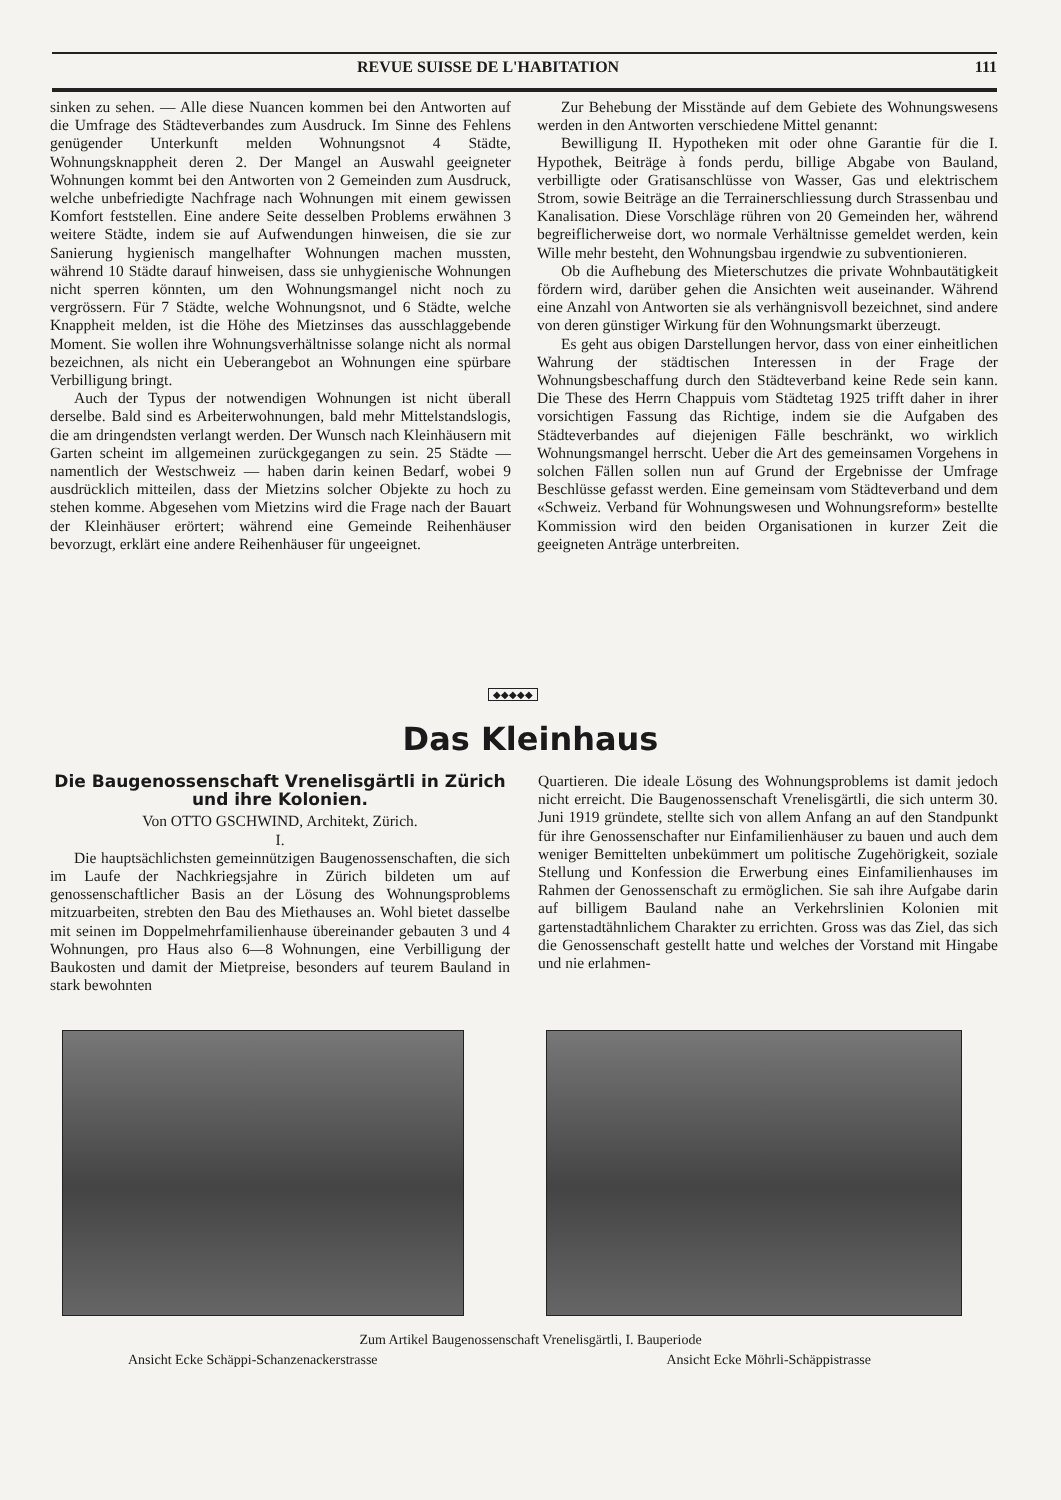REVUE SUISSE DE L'HABITATION 111
sinken zu sehen. — Alle diese Nuancen kommen bei den Antworten auf die Umfrage des Städteverbandes zum Ausdruck. Im Sinne des Fehlens genügender Unterkunft melden Wohnungsnot 4 Städte, Wohnungsknappheit deren 2. Der Mangel an Auswahl geeigneter Wohnungen kommt bei den Antworten von 2 Gemeinden zum Ausdruck, welche unbefriedigte Nachfrage nach Wohnungen mit einem gewissen Komfort feststellen. Eine andere Seite desselben Problems erwähnen 3 weitere Städte, indem sie auf Aufwendungen hinweisen, die sie zur Sanierung hygienisch mangelhafter Wohnungen machen mussten, während 10 Städte darauf hinweisen, dass sie unhygienische Wohnungen nicht sperren könnten, um den Wohnungsmangel nicht noch zu vergrössern. Für 7 Städte, welche Wohnungsnot, und 6 Städte, welche Knappheit melden, ist die Höhe des Mietzinses das ausschlaggebende Moment. Sie wollen ihre Wohnungsverhältnisse solange nicht als normal bezeichnen, als nicht ein Ueberangebot an Wohnungen eine spürbare Verbilligung bringt.
Auch der Typus der notwendigen Wohnungen ist nicht überall derselbe. Bald sind es Arbeiterwohnungen, bald mehr Mittelstandslogis, die am dringendsten verlangt werden. Der Wunsch nach Kleinhäusern mit Garten scheint im allgemeinen zurückgegangen zu sein. 25 Städte — namentlich der Westschweiz — haben darin keinen Bedarf, wobei 9 ausdrücklich mitteilen, dass der Mietzins solcher Objekte zu hoch zu stehen komme. Abgesehen vom Mietzins wird die Frage nach der Bauart der Kleinhäuser erörtert; während eine Gemeinde Reihenhäuser bevorzugt, erklärt eine andere Reihenhäuser für ungeeignet.
Zur Behebung der Misstände auf dem Gebiete des Wohnungswesens werden in den Antworten verschiedene Mittel genannt:
Bewilligung II. Hypotheken mit oder ohne Garantie für die I. Hypothek, Beiträge à fonds perdu, billige Abgabe von Bauland, verbilligte oder Gratisanschlüsse von Wasser, Gas und elektrischem Strom, sowie Beiträge an die Terrainerschliessung durch Strassenbau und Kanalisation. Diese Vorschläge rühren von 20 Gemeinden her, während begreiflicherweise dort, wo normale Verhältnisse gemeldet werden, kein Wille mehr besteht, den Wohnungsbau irgendwie zu subventionieren.
Ob die Aufhebung des Mieterschutzes die private Wohnbautätigkeit fördern wird, darüber gehen die Ansichten weit auseinander. Während eine Anzahl von Antworten sie als verhängnisvoll bezeichnet, sind andere von deren günstiger Wirkung für den Wohnungsmarkt überzeugt.
Es geht aus obigen Darstellungen hervor, dass von einer einheitlichen Wahrung der städtischen Interessen in der Frage der Wohnungsbeschaffung durch den Städteverband keine Rede sein kann. Die These des Herrn Chappuis vom Städtetag 1925 trifft daher in ihrer vorsichtigen Fassung das Richtige, indem sie die Aufgaben des Städteverbandes auf diejenigen Fälle beschränkt, wo wirklich Wohnungsmangel herrscht. Ueber die Art des gemeinsamen Vorgehens in solchen Fällen sollen nun auf Grund der Ergebnisse der Umfrage Beschlüsse gefasst werden. Eine gemeinsam vom Städteverband und dem «Schweiz. Verband für Wohnungswesen und Wohnungsreform» bestellte Kommission wird den beiden Organisationen in kurzer Zeit die geeigneten Anträge unterbreiten.
◆◆◆◆◆
Das Kleinhaus
Die Baugenossenschaft Vrenelisgärtli in Zürich und ihre Kolonien.
Von OTTO GSCHWIND, Architekt, Zürich.
I.
Die hauptsächlichsten gemeinnützigen Baugenossenschaften, die sich im Laufe der Nachkriegsjahre in Zürich bildeten um auf genossenschaftlicher Basis an der Lösung des Wohnungsproblems mitzuarbeiten, strebten den Bau des Miethauses an. Wohl bietet dasselbe mit seinen im Doppelmehrfamilienhause übereinander gebauten 3 und 4 Wohnungen, pro Haus also 6—8 Wohnungen, eine Verbilligung der Baukosten und damit der Mietpreise, besonders auf teurem Bauland in stark bewohnten
Quartieren. Die ideale Lösung des Wohnungsproblems ist damit jedoch nicht erreicht. Die Baugenossenschaft Vrenelisgärtli, die sich unterm 30. Juni 1919 gründete, stellte sich von allem Anfang an auf den Standpunkt für ihre Genossenschafter nur Einfamilienhäuser zu bauen und auch dem weniger Bemittelten unbekümmert um politische Zugehörigkeit, soziale Stellung und Konfession die Erwerbung eines Einfamilienhauses im Rahmen der Genossenschaft zu ermöglichen. Sie sah ihre Aufgabe darin auf billigem Bauland nahe an Verkehrslinien Kolonien mit gartenstadtähnlichem Charakter zu errichten. Gross was das Ziel, das sich die Genossenschaft gestellt hatte und welches der Vorstand mit Hingabe und nie erlahmen-
Zum Artikel Baugenossenschaft Vrenelisgärtli, I. Bauperiode
Ansicht Ecke Schäppi-Schanzenackerstrasse Ansicht Ecke Möhrli-Schäppistrasse